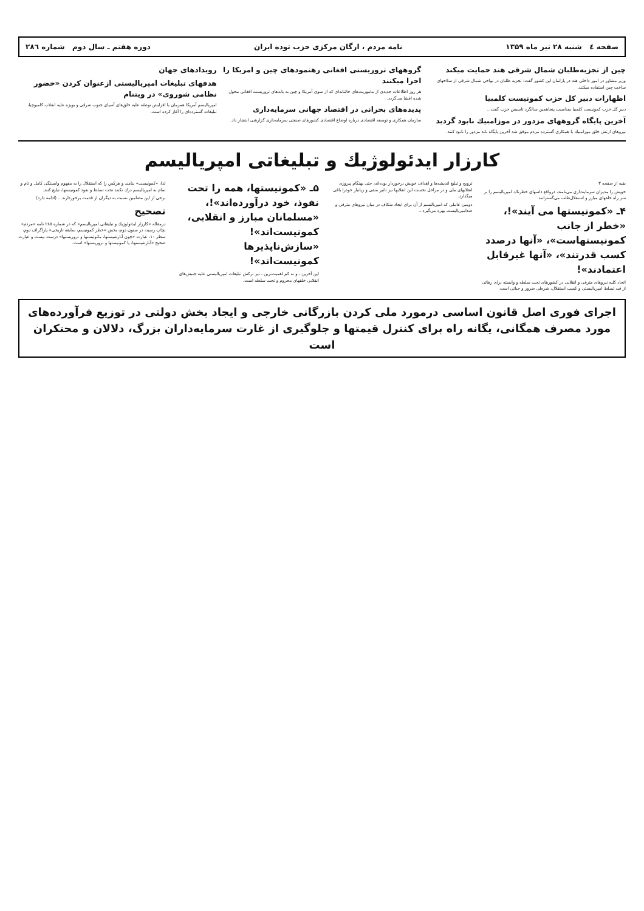صفحه ٤ شنبه ۲۸ تیر ماه ۱۳۵۹ نامه مردم ، ارگان مرکزی حزب توده ایران دوره هفتم ـ سال دوم شماره ۲۸٦
چین از تجزیه‌طلبان شمال شرقی هند حمایت میکند
وزیر مشاور در امور داخلی هند در پارلمان این کشور گفت: تجزیه طلبان در نواحی شمال شرقی از سلاحهای ساخت چین استفاده میکنند.
اظهارات دبیر کل حزب کمونیست کلمبیا
دبیر کل حزب کمونیست کلمبیا بمناسبت پنجاهمین سالگرد تاسیس حزب گفت...
آخرین پایگاه گروههای مزدور در موزامبیك نابود گردید
نیروهای ارتش خلق موزامبیك با همکاری گسترده مردم موفق شد آخرین پایگاه باند مزدور را نابود کنند.
گروههای تروریستی افغانی رهنمودهای چین و امریکا را اجرا میکنند
هر روز اطلاعات جدیدی از ماموریت‌های خائنانه‌ای که از سوی آمریکا و چین به باندهای تروریست افغانی محول شده افشا می‌گردد.
پدیده‌های بحرانی در اقتصاد جهانی سرمایه‌داری
سازمان همکاری و توسعه اقتصادی درباره اوضاع اقتصادی کشورهای صنعتی سرمایه‌داری گزارشی انتشار داد.
رویدادهای جهان
هدفهای تبلیغات امپریالیستی ازعنوان کردن «حضور نظامی شوروی» در ویتنام
امپریالیسم آمریکا همزمان با افزایش توطئه علیه خلق‌های آسیای جنوب شرقی و بویژه علیه انقلاب کامبوچیا، تبلیغات گسترده‌ای را آغاز کرده است.
کارزار ایدئولوژیك و تبلیغاتی امپریالیسم
بقیه از صفحه ۳
خویش را مدیران سرمایه‌داری می‌نامند، درواقع داسهای خطرناك امپریالیسم را بر سر راه خلقهای مبارز و استقلال‌طلب می‌گسترانند.
۴ـ «کمونیستها می آیند»!، «خطر از جانب کمونیستهاست»، «آنها درصدد کسب قدرتند»، «آنها غیرقابل اعتمادند»!
اتحاد کلیه نیروهای مترقی و انقلابی در کشورهای تحت سلطه و وابسته برای رهائی از قید تسلط امپریالیستی و کسب استقلال، شرطی ضرور و حیاتی است.
ترویج و تبلیغ اندیشه‌ها و اهداف خویش برخوردار بوده‌اند، حتی بهنگام پیروزی انقلابهای ملی و در مراحل نخست این انقلابها نیز تاثیر منفی و زیانبار خودرا باقی میگذارد.
دومین عاملی که امپریالیسم از آن برای ایجاد شکاف در میان نیروهای مترقی و ضدامپریالیست بهره می‌گیرد...
۵ـ «کمونیستها، همه را تحت نفوذ، خود درآورده‌اند»!، «مسلمانان مبارز و انقلابی، کمونیست‌اند»! «سازش‌ناپذیرها کمونیست‌اند»!
این آخرین ـ و نه کم اهمیت‌ترین ـ تیر ترکش تبلیغات امپریالیستی علیه جنبش‌های انقلابی خلقهای محروم و تحت سلطه است.
لذا، «کمونیست» بنامند و هرکس را که استقلال را به مفهوم وابستگی کامل و تام و تمام به امپریالیسم درك نکنند تحت تسلط و نفوذ کمونیستها، تبلیغ کنند.
برخی از این مضامین نسبت به دیگران از قدمت برخوردارند... (ادامه دارد)
تصحیح
درمقاله «کارزار ایدئولوژیك و تبلیغاتی امپریالیسم» که در شماره ۲۸۵ نامه «مردم» بچاپ رسید، در ستون دوم، بخش «خطر کمونیسم، سابقه تاریخی» پاراگراف دوم، سطر ۱۰، عبارت «چون آنارشیستها، ماثوئیستها و تروریستها» درست نیست و عبارت صحیح «آنارشیستها، یا کمونیستها و تروریستها» است.
اجرای فوری اصل قانون اساسی درمورد ملی کردن بازرگانی خارجی و ایجاد بخش دولتی در توزیع فرآورده‌های مورد مصرف همگانی، یگانه راه برای کنترل قیمتها و جلوگیری از غارت سرمایه‌داران بزرگ، دلالان و محتکران است